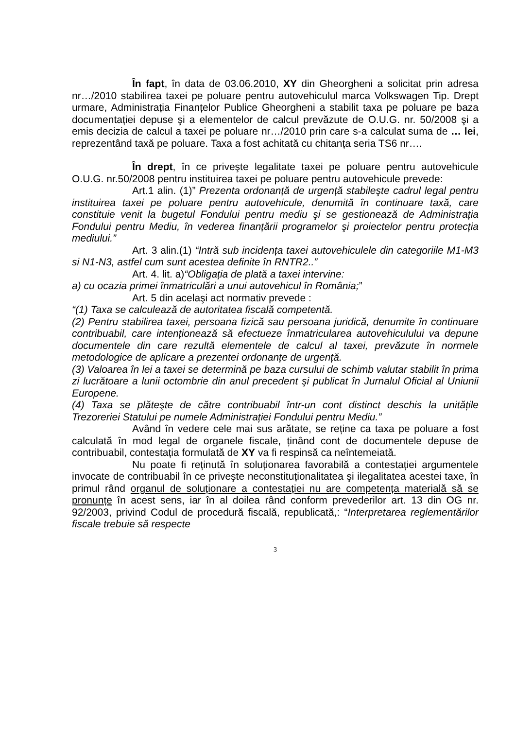În fapt, în data de 03.06.2010, XY din Gheorgheni a solicitat prin adresa nr…/2010 stabilirea taxei pe poluare pentru autovehiculul marca Volkswagen Tip. Drept urmare, Administrația Finanțelor Publice Gheorgheni a stabilit taxa pe poluare pe baza documentației depuse şi a elementelor de calcul prevăzute de O.U.G. nr. 50/2008 şi a emis decizia de calcul a taxei pe poluare nr…/2010 prin care s-a calculat suma de … lei, reprezentând taxă pe poluare. Taxa a fost achitată cu chitanța seria TS6 nr….
În drept, în ce priveşte legalitate taxei pe poluare pentru autovehicule O.U.G. nr.50/2008 pentru instituirea taxei pe poluare pentru autovehicule prevede:
Art.1 alin. (1)” Prezenta ordonanță de urgență stabileşte cadrul legal pentru instituirea taxei pe poluare pentru autovehicule, denumită în continuare taxă, care constituie venit la bugetul Fondului pentru mediu şi se gestionează de Administrația Fondului pentru Mediu, în vederea finanțării programelor şi proiectelor pentru protecția mediului.”
Art. 3 alin.(1) “Intră sub incidența taxei autovehiculele din categoriile M1-M3 si N1-N3, astfel cum sunt acestea definite în RNTR2..”
Art. 4. lit. a)“Obligația de plată a taxei intervine:
a) cu ocazia primei înmatriculări a unui autovehicul în România;”
Art. 5 din acelaşi act normativ prevede :
“(1) Taxa se calculează de autoritatea fiscală competentă.
(2) Pentru stabilirea taxei, persoana fizică sau persoana juridică, denumite în continuare contribuabil, care intenționează să efectueze înmatricularea autovehiculului va depune documentele din care rezultă elementele de calcul al taxei, prevăzute în normele metodologice de aplicare a prezentei ordonanțe de urgență.
(3) Valoarea în lei a taxei se determină pe baza cursului de schimb valutar stabilit în prima zi lucrătoare a lunii octombrie din anul precedent şi publicat în Jurnalul Oficial al Uniunii Europene.
(4) Taxa se plăteşte de către contribuabil într-un cont distinct deschis la unitățile Trezoreriei Statului pe numele Administrației Fondului pentru Mediu.”
Având în vedere cele mai sus arătate, se reține ca taxa pe poluare a fost calculată în mod legal de organele fiscale, ținând cont de documentele depuse de contribuabil, contestația formulată de XY va fi respinsă ca neîntemeiată.
Nu poate fi reținută în soluționarea favorabilă a contestației argumentele invocate de contribuabil în ce priveşte neconstituționalitatea şi ilegalitatea acestei taxe, în primul rând organul de soluționare a contestației nu are competența materială să se pronunțe în acest sens, iar în al doilea rând conform prevederilor art. 13 din OG nr. 92/2003, privind Codul de procedură fiscală, republicată,: “Interpretarea reglementărilor fiscale trebuie să respecte
3